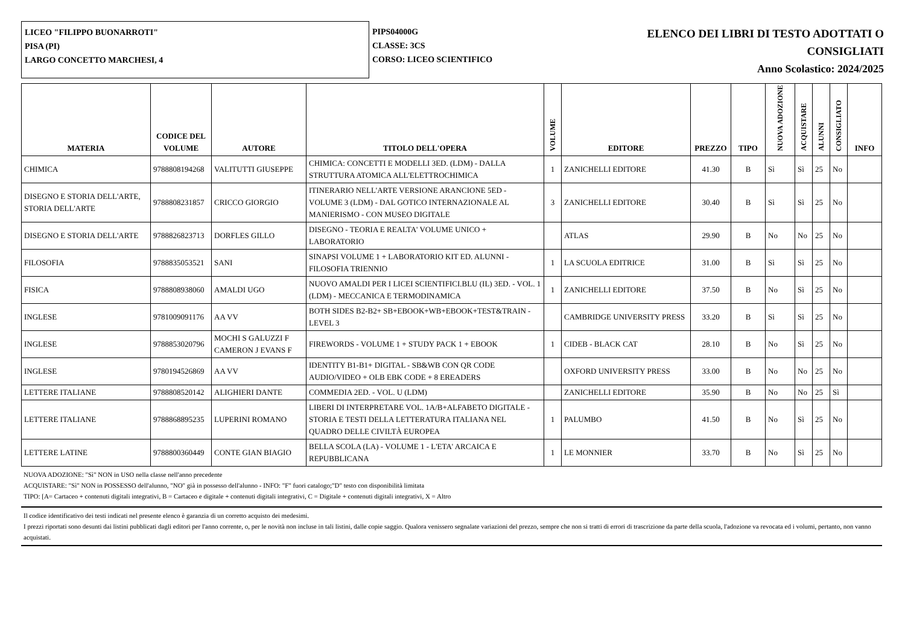LICEO "FILIPPO BUONARROTI"
PISA (PI)
LARGO CONCETTO MARCHESI, 4
PIPS04000G
CLASSE: 3CS
CORSO: LICEO SCIENTIFICO
ELENCO DEI LIBRI DI TESTO ADOTTATI O
CONSIGLIATI
Anno Scolastico: 2024/2025
| MATERIA | CODICE DEL VOLUME | AUTORE | TITOLO DELL'OPERA | VOLUME | EDITORE | PREZZO | TIPO | NUOVA ADOZIONE | ACQUISTARE | ALUNNI | CONSIGLIATO | INFO |
| --- | --- | --- | --- | --- | --- | --- | --- | --- | --- | --- | --- | --- |
| CHIMICA | 9788808194268 | VALITUTTI GIUSEPPE | CHIMICA: CONCETTI E MODELLI 3ED. (LDM) - DALLA STRUTTURA ATOMICA ALL'ELETTROCHIMICA | 1 | ZANICHELLI EDITORE | 41.30 | B | Sì | Sì | 25 | No | |
| DISEGNO E STORIA DELL'ARTE, STORIA DELL'ARTE | 9788808231857 | CRICCO GIORGIO | ITINERARIO NELL'ARTE VERSIONE ARANCIONE 5ED - VOLUME 3 (LDM) - DAL GOTICO INTERNAZIONALE AL MANIERISMO - CON MUSEO DIGITALE | 3 | ZANICHELLI EDITORE | 30.40 | B | Sì | Sì | 25 | No | |
| DISEGNO E STORIA DELL'ARTE | 9788826823713 | DORFLES GILLO | DISEGNO - TEORIA E REALTA' VOLUME UNICO + LABORATORIO | | ATLAS | 29.90 | B | No | No | 25 | No | |
| FILOSOFIA | 9788835053521 | SANI | SINAPSI VOLUME 1 + LABORATORIO KIT ED. ALUNNI - FILOSOFIA TRIENNIO | 1 | LA SCUOLA EDITRICE | 31.00 | B | Sì | Sì | 25 | No | |
| FISICA | 9788808938060 | AMALDI UGO | NUOVO AMALDI PER I LICEI SCIENTIFICI.BLU (IL) 3ED. - VOL. 1 (LDM) - MECCANICA E TERMODINAMICA | 1 | ZANICHELLI EDITORE | 37.50 | B | No | Sì | 25 | No | |
| INGLESE | 9781009091176 | AA VV | BOTH SIDES B2-B2+ SB+EBOOK+WB+EBOOK+TEST&TRAIN - LEVEL 3 | | CAMBRIDGE UNIVERSITY PRESS | 33.20 | B | Sì | Sì | 25 | No | |
| INGLESE | 9788853020796 | MOCHI S GALUZZI F CAMERON J EVANS F | FIREWORDS - VOLUME 1 + STUDY PACK 1 + EBOOK | 1 | CIDEB - BLACK CAT | 28.10 | B | No | Sì | 25 | No | |
| INGLESE | 9780194526869 | AA VV | IDENTITY B1-B1+ DIGITAL - SB&WB CON QR CODE AUDIO/VIDEO + OLB EBK CODE + 8 EREADERS | | OXFORD UNIVERSITY PRESS | 33.00 | B | No | No | 25 | No | |
| LETTERE ITALIANE | 9788808520142 | ALIGHIERI DANTE | COMMEDIA 2ED. - VOL. U (LDM) | | ZANICHELLI EDITORE | 35.90 | B | No | No | 25 | Sì | |
| LETTERE ITALIANE | 9788868895235 | LUPERINI ROMANO | LIBERI DI INTERPRETARE VOL. 1A/B+ALFABETO DIGITALE - STORIA E TESTI DELLA LETTERATURA ITALIANA NEL QUADRO DELLE CIVILTÀ EUROPEA | 1 | PALUMBO | 41.50 | B | No | Sì | 25 | No | |
| LETTERE LATINE | 9788800360449 | CONTE GIAN BIAGIO | BELLA SCOLA (LA) - VOLUME 1 - L'ETA' ARCAICA E REPUBBLICANA | 1 | LE MONNIER | 33.70 | B | No | Sì | 25 | No | |
NUOVA ADOZIONE: "Sì" NON in USO nella classe nell'anno precedente
ACQUISTARE: "Sì" NON in POSSESSO dell'alunno, "NO" già in possesso dell'alunno - INFO: "F" fuori catalogo;"D" testo con disponibilità limitata
TIPO: [A= Cartaceo + contenuti digitali integrativi, B = Cartaceo e digitale + contenuti digitali integrativi, C = Digitale + contenuti digitali integrativi, X = Altro
Il codice identificativo dei testi indicati nel presente elenco è garanzia di un corretto acquisto dei medesimi.
I prezzi riportati sono desunti dai listini pubblicati dagli editori per l'anno corrente, o, per le novità non incluse in tali listini, dalle copie saggio. Qualora venissero segnalate variazioni del prezzo, sempre che non si tratti di errori di trascrizione da parte della scuola, l'adozione va revocata ed i volumi, pertanto, non vanno acquistati.